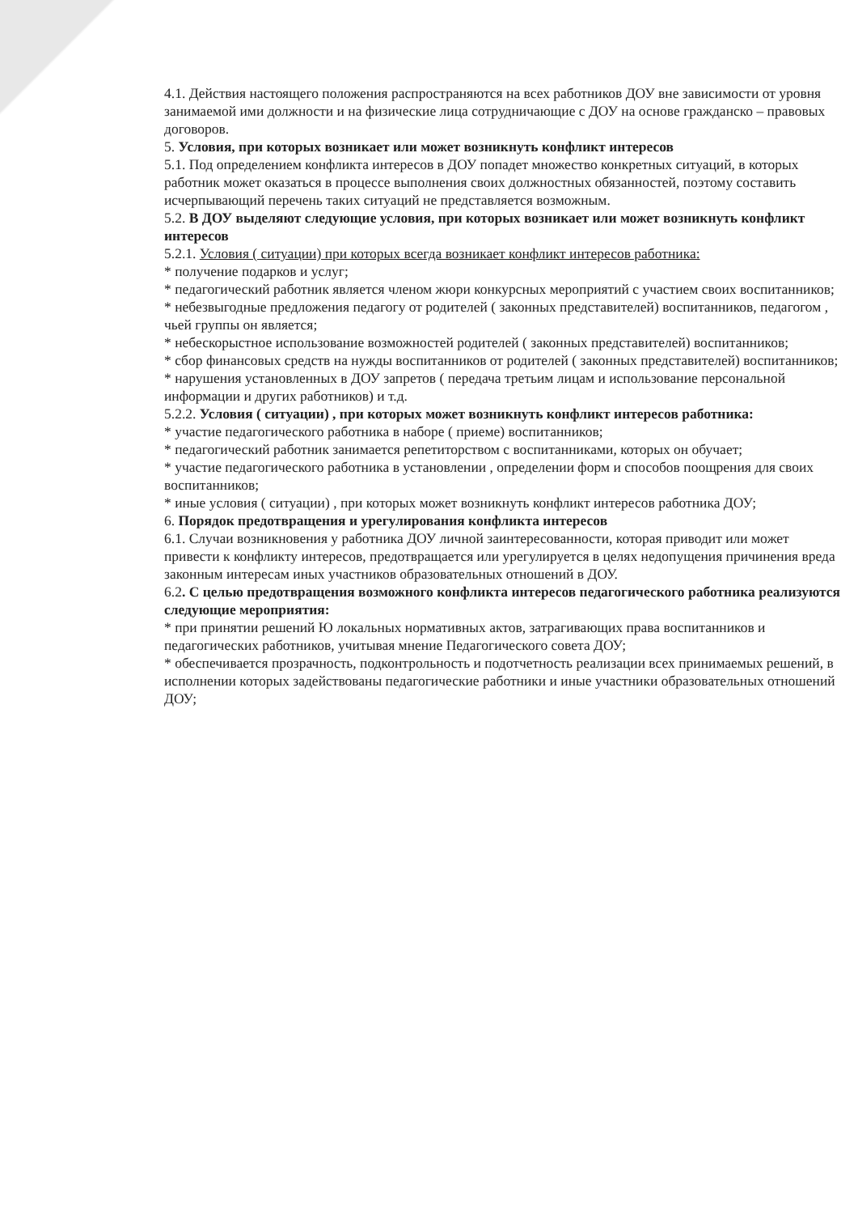4.1. Действия настоящего положения распространяются на всех работников ДОУ вне зависимости от уровня занимаемой ими должности и на физические лица сотрудничающие с ДОУ на основе гражданско – правовых договоров.
5. Условия, при которых возникает или может возникнуть конфликт интересов
5.1. Под определением конфликта интересов в ДОУ попадет множество конкретных ситуаций, в которых работник может оказаться в процессе выполнения своих должностных обязанностей, поэтому составить исчерпывающий перечень таких ситуаций не представляется возможным.
5.2. В ДОУ выделяют следующие условия, при которых возникает или может возникнуть конфликт интересов
5.2.1. Условия ( ситуации) при которых всегда возникает конфликт интересов работника:
* получение подарков и услуг;
* педагогический работник является членом жюри конкурсных мероприятий с участием своих воспитанников;
* небезвыгодные предложения педагогу от родителей ( законных представителей) воспитанников, педагогом , чьей группы он является;
* небескорыстное использование возможностей родителей ( законных представителей) воспитанников;
* сбор финансовых средств на нужды воспитанников от родителей ( законных представителей) воспитанников;
* нарушения установленных в ДОУ запретов ( передача третьим лицам и использование персональной информации и других работников) и т.д.
5.2.2. Условия ( ситуации) , при которых может возникнуть конфликт интересов работника:
* участие педагогического работника в наборе ( приеме) воспитанников;
* педагогический работник занимается репетиторством с воспитанниками, которых он обучает;
* участие педагогического работника в установлении , определении форм и способов поощрения для своих воспитанников;
* иные условия ( ситуации) , при которых может возникнуть конфликт интересов работника ДОУ;
6. Порядок предотвращения и урегулирования конфликта интересов
6.1. Случаи возникновения у работника ДОУ личной заинтересованности, которая приводит или может привести к конфликту интересов, предотвращается или урегулируется в целях недопущения причинения вреда законным интересам иных участников образовательных отношений в ДОУ.
6.2. С целью предотвращения возможного конфликта интересов педагогического работника реализуются следующие мероприятия:
* при принятии решений Ю локальных нормативных актов, затрагивающих права воспитанников и педагогических работников, учитывая мнение Педагогического совета ДОУ;
* обеспечивается прозрачность, подконтрольность и подотчетность реализации всех принимаемых решений, в исполнении которых задействованы педагогические работники и иные участники образовательных отношений ДОУ;